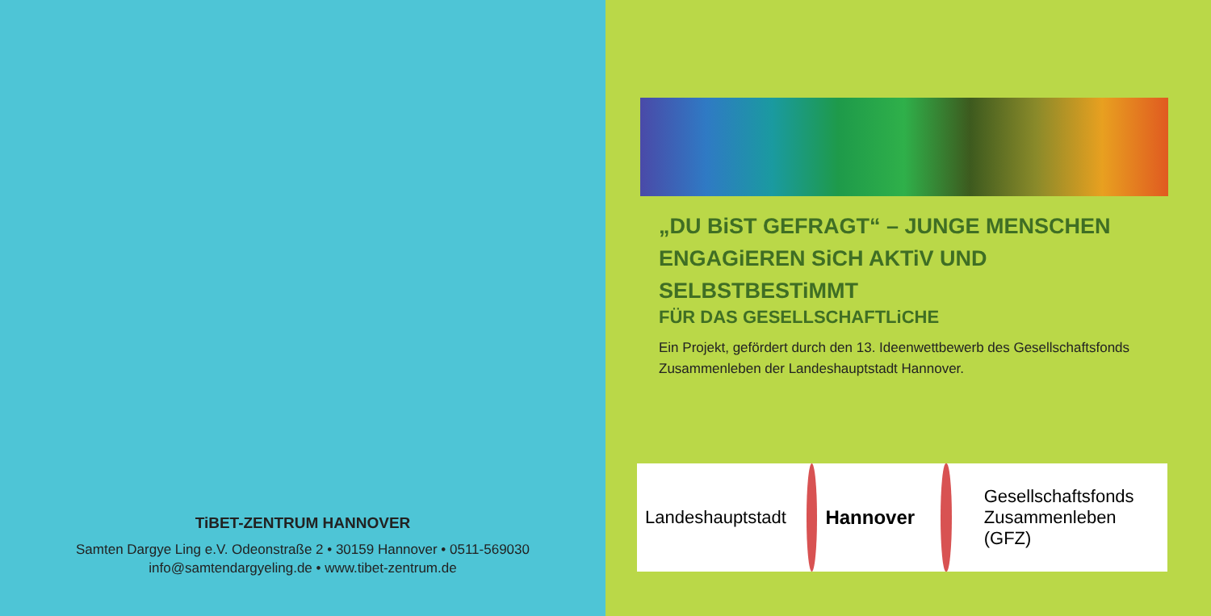TiBET-ZENTRUM HANNOVER
Samten Dargye Ling e.V. Odeonstraße 2 • 30159 Hannover • 0511-569030
info@samtendargyeling.de • www.tibet-zentrum.de
„DU BiST GEFRAGT“ – JUNGE MENSCHEN
ENGAGiEREN SiCH AKTiV UND SELBSTBESTiMMT
FÜR DAS GESELLSCHAFTLiCHE
Ein Projekt, gefördert durch den 13. Ideenwettbewerb des Gesellschaftsfonds Zusammenleben der Landeshauptstadt Hannover.
Landeshauptstadt
Hannover
Gesellschaftsfonds
Zusammenleben (GFZ)